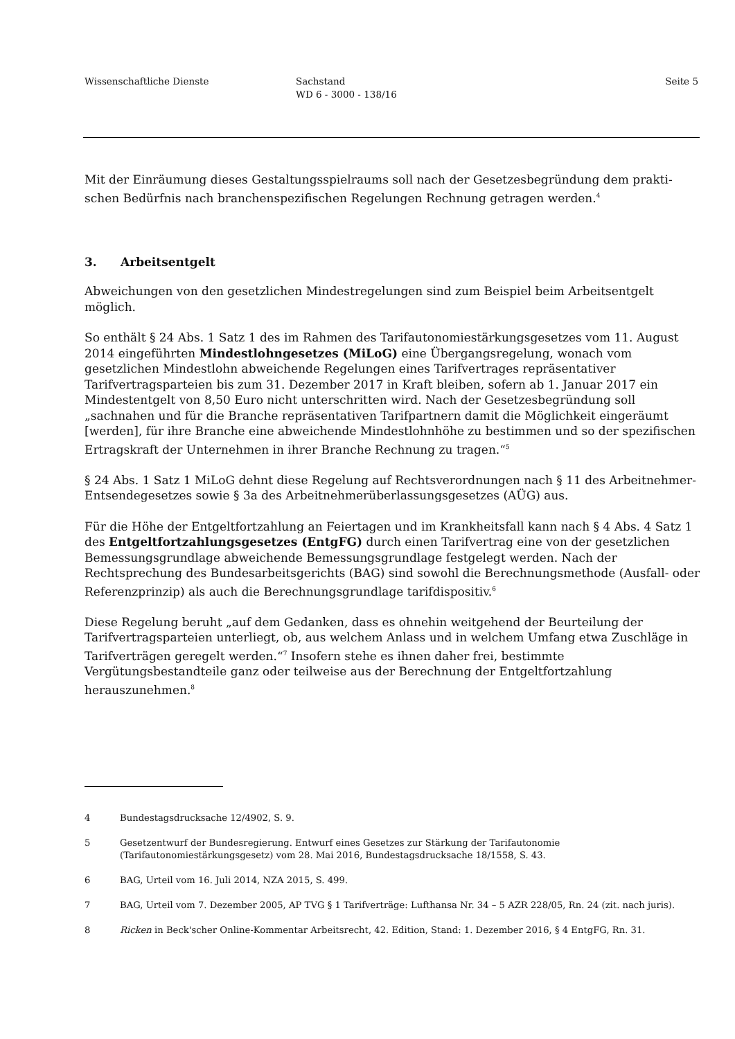Wissenschaftliche Dienste Sachstand
WD 6 - 3000 - 138/16
Seite 5
Mit der Einräumung dieses Gestaltungsspielraums soll nach der Gesetzesbegründung dem prakti-schen Bedürfnis nach branchenspezifischen Regelungen Rechnung getragen werden.<sup>4</sup>
3. Arbeitsentgelt
Abweichungen von den gesetzlichen Mindestregelungen sind zum Beispiel beim Arbeitsentgelt möglich.
So enthält § 24 Abs. 1 Satz 1 des im Rahmen des Tarifautonomiestärkungsgesetzes vom 11. August 2014 eingeführten Mindestlohngesetzes (MiLoG) eine Übergangsregelung, wonach vom gesetzlichen Mindestlohn abweichende Regelungen eines Tarifvertrages repräsentativer Tarifvertragsparteien bis zum 31. Dezember 2017 in Kraft bleiben, sofern ab 1. Januar 2017 ein Mindestentgelt von 8,50 Euro nicht unterschritten wird. Nach der Gesetzesbegründung soll „sachnahen und für die Branche repräsentativen Tarifpartnern damit die Möglichkeit eingeräumt [werden], für ihre Branche eine abweichende Mindestlohnhöhe zu bestimmen und so der spezifischen Ertragskraft der Unternehmen in ihrer Branche Rechnung zu tragen.“<sup>5</sup>
§ 24 Abs. 1 Satz 1 MiLoG dehnt diese Regelung auf Rechtsverordnungen nach § 11 des Arbeitnehmer-Entsendegesetzes sowie § 3a des Arbeitnehmerüberlassungsgesetzes (AÜG) aus.
Für die Höhe der Entgeltfortzahlung an Feiertagen und im Krankheitsfall kann nach § 4 Abs. 4 Satz 1 des Entgeltfortzahlungsgesetzes (EntgFG) durch einen Tarifvertrag eine von der gesetzlichen Bemessungsgrundlage abweichende Bemessungsgrundlage festgelegt werden. Nach der Rechtsprechung des Bundesarbeitsgerichts (BAG) sind sowohl die Berechnungsmethode (Ausfall- oder Referenzprinzip) als auch die Berechnungsgrundlage tarifdispositiv.<sup>6</sup>
Diese Regelung beruht „auf dem Gedanken, dass es ohnehin weitgehend der Beurteilung der Tarifvertragsparteien unterliegt, ob, aus welchem Anlass und in welchem Umfang etwa Zuschläge in Tarifverträgen geregelt werden.“<sup>7</sup> Insofern stehe es ihnen daher frei, bestimmte Vergütungsbestandteile ganz oder teilweise aus der Berechnung der Entgeltfortzahlung herauszunehmen.<sup>8</sup>
4 Bundestagsdrucksache 12/4902, S. 9.
5 Gesetzentwurf der Bundesregierung. Entwurf eines Gesetzes zur Stärkung der Tarifautonomie (Tarifautonomiestärkungsgesetz) vom 28. Mai 2016, Bundestagsdrucksache 18/1558, S. 43.
6 BAG, Urteil vom 16. Juli 2014, NZA 2015, S. 499.
7 BAG, Urteil vom 7. Dezember 2005, AP TVG § 1 Tarifverträge: Lufthansa Nr. 34 – 5 AZR 228/05, Rn. 24 (zit. nach juris).
8 Ricken in Beck'scher Online-Kommentar Arbeitsrecht, 42. Edition, Stand: 1. Dezember 2016, § 4 EntgFG, Rn. 31.